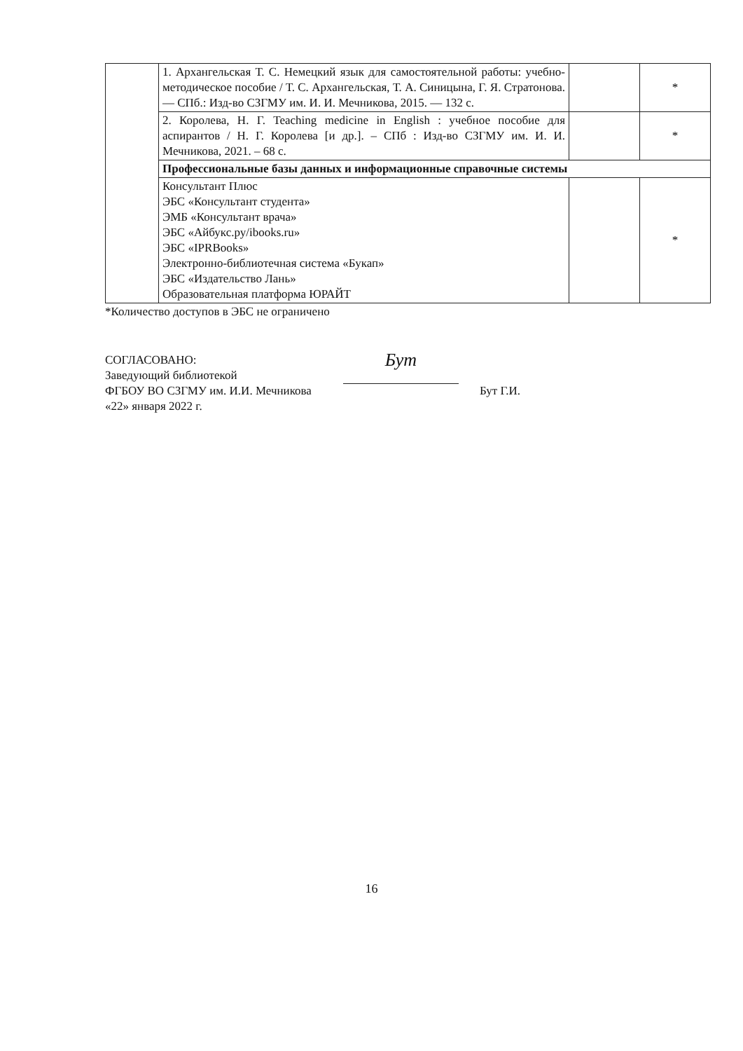| | 1. Архангельская Т. С. Немецкий язык для самостоятельной работы: учебно-методическое пособие / Т. С. Архангельская, Т. А. Синицына, Г. Я. Стратонова. — СПб.: Изд-во СЗГМУ им. И. И. Мечникова, 2015. — 132 с. | | * |
| | 2. Королева, Н. Г. Teaching medicine in English : учебное пособие для аспирантов / Н. Г. Королева [и др.]. – СПб : Изд-во СЗГМУ им. И. И. Мечникова, 2021. – 68 с. | | * |
| | Профессиональные базы данных и информационные справочные системы | | |
| | Консультант Плюс ЭБС «Консультант студента» ЭМБ «Консультант врача» ЭБС «Айбукс.ру/ibooks.ru» ЭБС «IPRBooks» Электронно-библиотечная система «Букап» ЭБС «Издательство Лань» Образовательная платформа ЮРАЙТ | | * |
*Количество доступов в ЭБС не ограничено
СОГЛАСОВАНО:
Заведующий библиотекой
ФГБОУ ВО СЗГМУ им. И.И. Мечникова
«22» января 2022 г.
Бут
Бут Г.И.
16